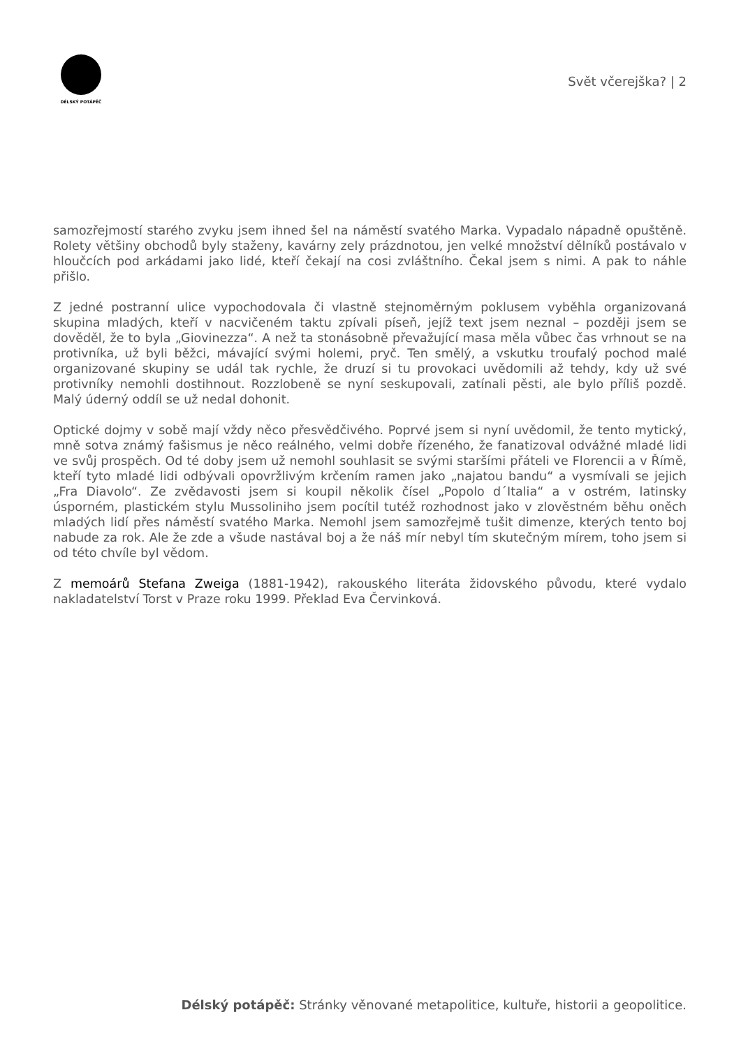DÉLSKÝ POTÁPĚČ
Svět včerejška? | 2
samozřejmostí starého zvyku jsem ihned šel na náměstí svatého Marka. Vypadalo nápadně opuštěně. Rolety většiny obchodů byly staženy, kavárny zely prázdnotou, jen velké množství dělníků postávalo v hloučcích pod arkádami jako lidé, kteří čekají na cosi zvláštního. Čekal jsem s nimi. A pak to náhle přišlo.
Z jedné postranní ulice vypochodovala či vlastně stejnoměrným poklusem vyběhla organizovaná skupina mladých, kteří v nacvičeném taktu zpívali píseň, jejíž text jsem neznal – později jsem se dověděl, že to byla „Giovinezza“. A než ta stonásobně převažující masa měla vůbec čas vrhnout se na protivníka, už byli běžci, mávající svými holemi, pryč. Ten smělý, a vskutku troufalý pochod malé organizované skupiny se udál tak rychle, že druzí si tu provokaci uvědomili až tehdy, kdy už své protivníky nemohli dostihnout. Rozzlobeně se nyní seskupovali, zatínali pěsti, ale bylo příliš pozdě. Malý úderný oddíl se už nedal dohonit.
Optické dojmy v sobě mají vždy něco přesvědčivého. Poprvé jsem si nyní uvědomil, že tento mytický, mně sotva známý fašismus je něco reálného, velmi dobře řízeného, že fanatizoval odvážné mladé lidi ve svůj prospěch. Od té doby jsem už nemohl souhlasit se svými staršími přáteli ve Florencii a v Římě, kteří tyto mladé lidi odbývali opovržlivým krčením ramen jako „najatou bandu“ a vysmívali se jejich „Fra Diavolo“. Ze zvědavosti jsem si koupil několik čísel „Popolo d´Italia“ a v ostrém, latinsky úsporném, plastickém stylu Mussoliniho jsem pocítil tutéž rozhodnost jako v zlověstném běhu oněch mladých lidí přes náměstí svatého Marka. Nemohl jsem samozřejmě tušit dimenze, kterých tento boj nabude za rok. Ale že zde a všude nastával boj a že náš mír nebyl tím skutečným mírem, toho jsem si od této chvíle byl vědom.
Z memoárů Stefana Zweiga (1881-1942), rakouského literáta židovského původu, které vydalo nakladatelství Torst v Praze roku 1999. Překlad Eva Červinková.
Délský potápěč: Stránky věnované metapolitice, kultuře, historii a geopolitice.